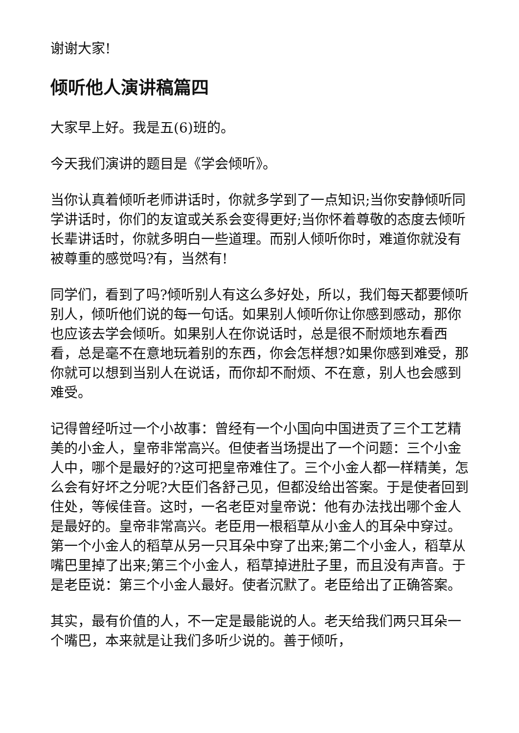谢谢大家!
倾听他人演讲稿篇四
大家早上好。我是五(6)班的。
今天我们演讲的题目是《学会倾听》。
当你认真着倾听老师讲话时，你就多学到了一点知识;当你安静倾听同学讲话时，你们的友谊或关系会变得更好;当你怀着尊敬的态度去倾听长辈讲话时，你就多明白一些道理。而别人倾听你时，难道你就没有被尊重的感觉吗?有，当然有!
同学们，看到了吗?倾听别人有这么多好处，所以，我们每天都要倾听别人，倾听他们说的每一句话。如果别人倾听你让你感到感动，那你也应该去学会倾听。如果别人在你说话时，总是很不耐烦地东看西看，总是毫不在意地玩着别的东西，你会怎样想?如果你感到难受，那你就可以想到当别人在说话，而你却不耐烦、不在意，别人也会感到难受。
记得曾经听过一个小故事：曾经有一个小国向中国进贡了三个工艺精美的小金人，皇帝非常高兴。但使者当场提出了一个问题：三个小金人中，哪个是最好的?这可把皇帝难住了。三个小金人都一样精美，怎么会有好坏之分呢?大臣们各舒己见，但都没给出答案。于是使者回到住处，等候佳音。这时，一名老臣对皇帝说：他有办法找出哪个金人是最好的。皇帝非常高兴。老臣用一根稻草从小金人的耳朵中穿过。第一个小金人的稻草从另一只耳朵中穿了出来;第二个小金人，稻草从嘴巴里掉了出来;第三个小金人，稻草掉进肚子里，而且没有声音。于是老臣说：第三个小金人最好。使者沉默了。老臣给出了正确答案。
其实，最有价值的人，不一定是最能说的人。老天给我们两只耳朵一个嘴巴，本来就是让我们多听少说的。善于倾听，